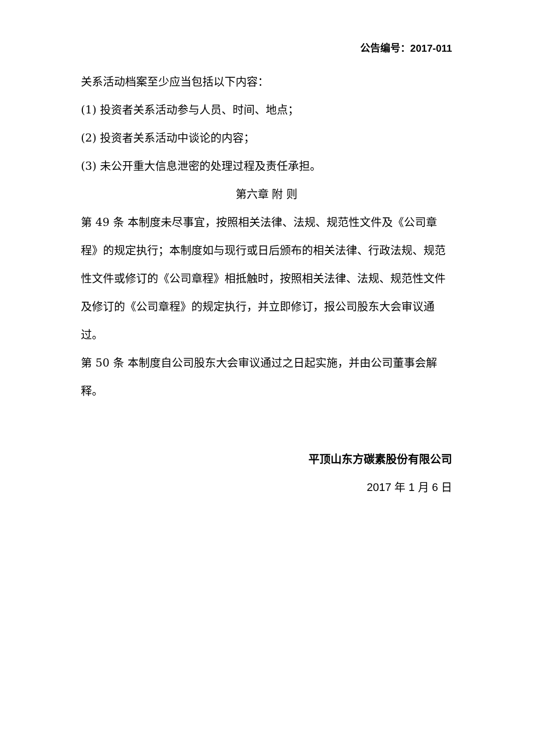公告编号：2017-011
关系活动档案至少应当包括以下内容：
(1) 投资者关系活动参与人员、时间、地点；
(2) 投资者关系活动中谈论的内容；
(3) 未公开重大信息泄密的处理过程及责任承担。
第六章 附 则
第 49 条 本制度未尽事宜，按照相关法律、法规、规范性文件及《公司章程》的规定执行；本制度如与现行或日后颁布的相关法律、行政法规、规范性文件或修订的《公司章程》相抵触时，按照相关法律、法规、规范性文件及修订的《公司章程》的规定执行，并立即修订，报公司股东大会审议通过。
第 50 条 本制度自公司股东大会审议通过之日起实施，并由公司董事会解释。
平顶山东方碳素股份有限公司
2017 年 1 月 6 日